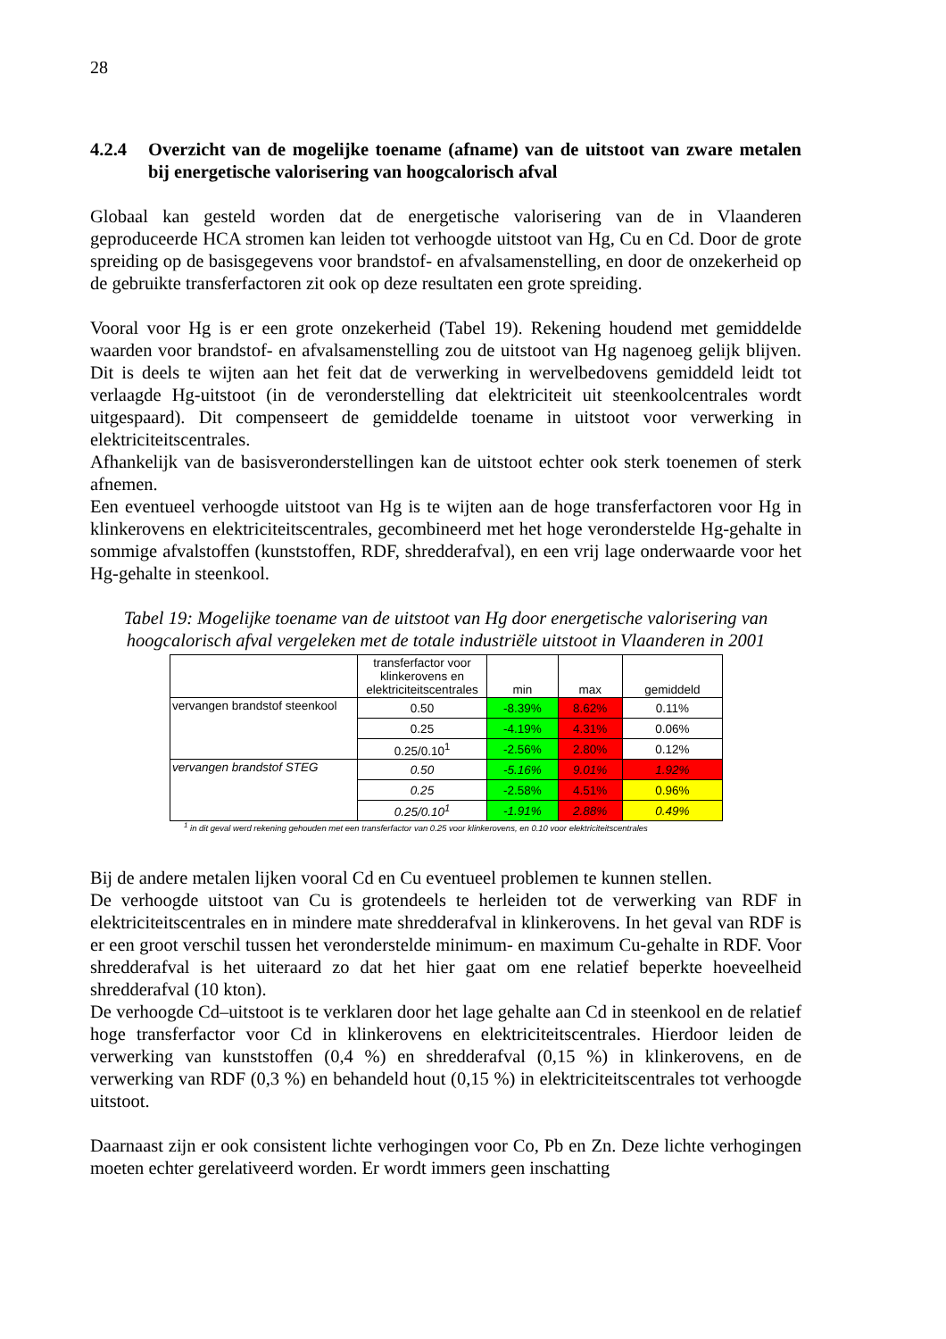28
4.2.4 Overzicht van de mogelijke toename (afname) van de uitstoot van zware metalen bij energetische valorisering van hoogcalorisch afval
Globaal kan gesteld worden dat de energetische valorisering van de in Vlaanderen geproduceerde HCA stromen kan leiden tot verhoogde uitstoot van Hg, Cu en Cd. Door de grote spreiding op de basisgegevens voor brandstof- en afvalsamenstelling, en door de onzekerheid op de gebruikte transferfactoren zit ook op deze resultaten een grote spreiding.
Vooral voor Hg is er een grote onzekerheid (Tabel 19). Rekening houdend met gemiddelde waarden voor brandstof- en afvalsamenstelling zou de uitstoot van Hg nagenoeg gelijk blijven. Dit is deels te wijten aan het feit dat de verwerking in wervelbedovens gemiddeld leidt tot verlaagde Hg-uitstoot (in de veronderstelling dat elektriciteit uit steenkoolcentrales wordt uitgespaard). Dit compenseert de gemiddelde toename in uitstoot voor verwerking in elektriciteitscentrales.
Afhankelijk van de basisveronderstellingen kan de uitstoot echter ook sterk toenemen of sterk afnemen.
Een eventueel verhoogde uitstoot van Hg is te wijten aan de hoge transferfactoren voor Hg in klinkerovens en elektriciteitscentrales, gecombineerd met het hoge veronderstelde Hg-gehalte in sommige afvalstoffen (kunststoffen, RDF, shredderafval), en een vrij lage onderwaarde voor het Hg-gehalte in steenkool.
Tabel 19: Mogelijke toename van de uitstoot van Hg door energetische valorisering van hoogcalorisch afval vergeleken met de totale industriële uitstoot in Vlaanderen in 2001
| | transferfactor voor klinkerovens en elektriciteitscentrales | min | max | gemiddeld |
| --- | --- | --- | --- | --- |
| vervangen brandstof steenkool | 0.50 | -8.39% | 8.62% | 0.11% |
| | 0.25 | -4.19% | 4.31% | 0.06% |
| | 0.25/0.10<sup>1</sup> | -2.56% | 2.80% | 0.12% |
| vervangen brandstof STEG | 0.50 | -5.16% | 9.01% | 1.92% |
| | 0.25 | -2.58% | 4.51% | 0.96% |
| | 0.25/0.10<sup>1</sup> | -1.91% | 2.88% | 0.49% |
<sup>1</sup> in dit geval werd rekening gehouden met een transferfactor van 0.25 voor klinkerovens, en 0.10 voor elektriciteitscentrales
Bij de andere metalen lijken vooral Cd en Cu eventueel problemen te kunnen stellen.
De verhoogde uitstoot van Cu is grotendeels te herleiden tot de verwerking van RDF in elektriciteitscentrales en in mindere mate shredderafval in klinkerovens. In het geval van RDF is er een groot verschil tussen het veronderstelde minimum- en maximum Cu-gehalte in RDF. Voor shredderafval is het uiteraard zo dat het hier gaat om ene relatief beperkte hoeveelheid shredderafval (10 kton).
De verhoogde Cd–uitstoot is te verklaren door het lage gehalte aan Cd in steenkool en de relatief hoge transferfactor voor Cd in klinkerovens en elektriciteitscentrales. Hierdoor leiden de verwerking van kunststoffen (0,4 %) en shredderafval (0,15 %) in klinkerovens, en de verwerking van RDF (0,3 %) en behandeld hout (0,15 %) in elektriciteitscentrales tot verhoogde uitstoot.
Daarnaast zijn er ook consistent lichte verhogingen voor Co, Pb en Zn. Deze lichte verhogingen moeten echter gerelativeerd worden. Er wordt immers geen inschatting